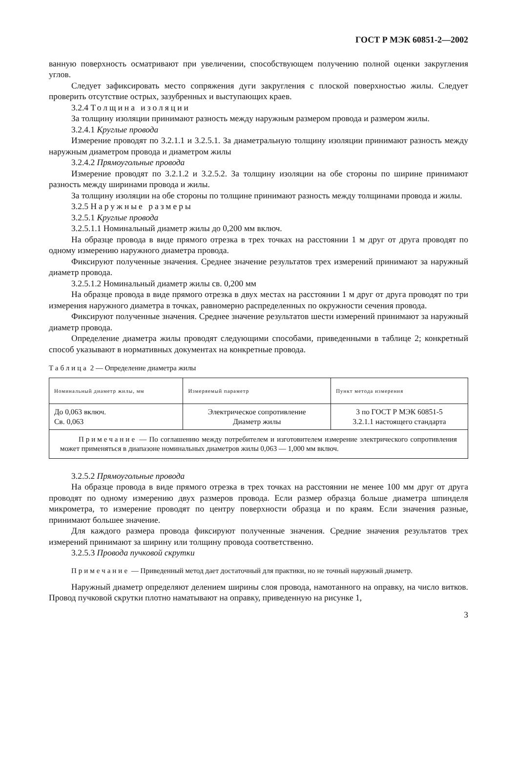ГОСТ Р МЭК 60851-2—2002
ванную поверхность осматривают при увеличении, способствующем получению полной оценки закругления углов.
Следует зафиксировать место сопряжения дуги закругления с плоской поверхностью жилы. Следует проверить отсутствие острых, зазубренных и выступающих краев.
3.2.4 Толщина изоляции
За толщину изоляции принимают разность между наружным размером провода и размером жилы.
3.2.4.1 Круглые провода
Измерение проводят по 3.2.1.1 и 3.2.5.1. За диаметральную толщину изоляции принимают разность между наружным диаметром провода и диаметром жилы
3.2.4.2 Прямоугольные провода
Измерение проводят по 3.2.1.2 и 3.2.5.2. За толщину изоляции на обе стороны по ширине принимают разность между ширинами провода и жилы.
За толщину изоляции на обе стороны по толщине принимают разность между толщинами провода и жилы.
3.2.5 Наружные размеры
3.2.5.1 Круглые провода
3.2.5.1.1 Номинальный диаметр жилы до 0,200 мм включ.
На образце провода в виде прямого отрезка в трех точках на расстоянии 1 м друг от друга проводят по одному измерению наружного диаметра провода.
Фиксируют полученные значения. Среднее значение результатов трех измерений принимают за наружный диаметр провода.
3.2.5.1.2 Номинальный диаметр жилы св. 0,200 мм
На образце провода в виде прямого отрезка в двух местах на расстоянии 1 м друг от друга проводят по три измерения наружного диаметра в точках, равномерно распределенных по окружности сечения провода.
Фиксируют полученные значения. Среднее значение результатов шести измерений принимают за наружный диаметр провода.
Определение диаметра жилы проводят следующими способами, приведенными в таблице 2; конкретный способ указывают в нормативных документах на конкретные провода.
Таблица 2 — Определение диаметра жилы
| Номинальный диаметр жилы, мм | Измеряемый параметр | Пункт метода измерения |
| --- | --- | --- |
| До 0,063 включ. Св. 0,063 | Электрическое сопротивление Диаметр жилы | 3 по ГОСТ Р МЭК 60851-5 3.2.1.1 настоящего стандарта |
| Примечание — По соглашению между потребителем и изготовителем измерение электрического сопротивления может применяться в диапазоне номинальных диаметров жилы 0,063 — 1,000 мм включ. | | |
3.2.5.2 Прямоугольные провода
На образце провода в виде прямого отрезка в трех точках на расстоянии не менее 100 мм друг от друга проводят по одному измерению двух размеров провода. Если размер образца больше диаметра шпинделя микрометра, то измерение проводят по центру поверхности образца и по краям. Если значения разные, принимают большее значение.
Для каждого размера провода фиксируют полученные значения. Средние значения результатов трех измерений принимают за ширину или толщину провода соответственно.
3.2.5.3 Провода пучковой скрутки
Примечание — Приведенный метод дает достаточный для практики, но не точный наружный диаметр.
Наружный диаметр определяют делением ширины слоя провода, намотанного на оправку, на число витков. Провод пучковой скрутки плотно наматывают на оправку, приведенную на рисунке 1,
3